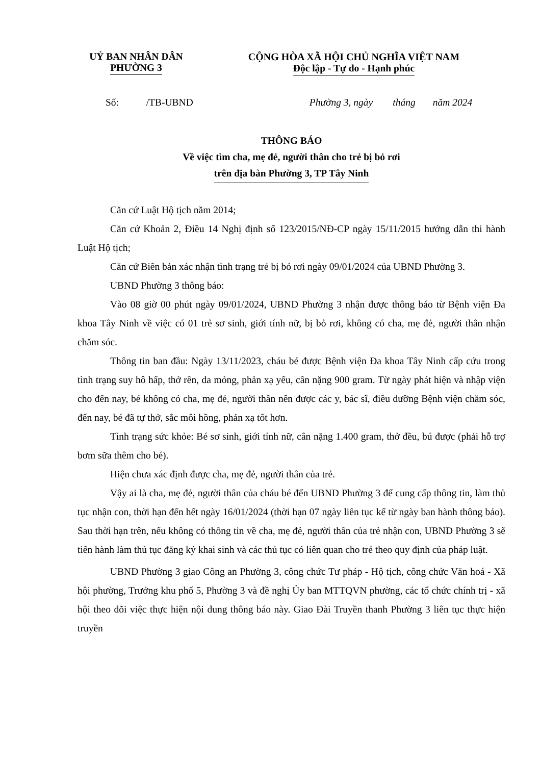UỶ BAN NHÂN DÂN
PHƯỜNG 3
CỘNG HÒA XÃ HỘI CHỦ NGHĨA VIỆT NAM
Độc lập - Tự do - Hạnh phúc
Số: /TB-UBND Phường 3, ngày tháng năm 2024
THÔNG BÁO
Về việc tìm cha, mẹ đẻ, người thân cho trẻ bị bỏ rơi
trên địa bàn Phường 3, TP Tây Ninh
Căn cứ Luật Hộ tịch năm 2014;
Căn cứ Khoản 2, Điều 14 Nghị định số 123/2015/NĐ-CP ngày 15/11/2015 hướng dẫn thi hành Luật Hộ tịch;
Căn cứ Biên bản xác nhận tình trạng trẻ bị bỏ rơi ngày 09/01/2024 của UBND Phường 3.
UBND Phường 3 thông báo:
Vào 08 giờ 00 phút ngày 09/01/2024, UBND Phường 3 nhận được thông báo từ Bệnh viện Đa khoa Tây Ninh về việc có 01 trẻ sơ sinh, giới tính nữ, bị bỏ rơi, không có cha, mẹ đẻ, người thân nhận chăm sóc.
Thông tin ban đầu: Ngày 13/11/2023, cháu bé được Bệnh viện Đa khoa Tây Ninh cấp cứu trong tình trạng suy hô hấp, thở rên, da mỏng, phản xạ yếu, cân nặng 900 gram. Từ ngày phát hiện và nhập viện cho đến nay, bé không có cha, mẹ đẻ, người thân nên được các y, bác sĩ, điều dưỡng Bệnh viện chăm sóc, đến nay, bé đã tự thở, sắc môi hồng, phản xạ tốt hơn.
Tình trạng sức khỏe: Bé sơ sinh, giới tính nữ, cân nặng 1.400 gram, thở đều, bú được (phải hỗ trợ bơm sữa thêm cho bé).
Hiện chưa xác định được cha, mẹ đẻ, người thân của trẻ.
Vậy ai là cha, mẹ đẻ, người thân của cháu bé đến UBND Phường 3 để cung cấp thông tin, làm thủ tục nhận con, thời hạn đến hết ngày 16/01/2024 (thời hạn 07 ngày liên tục kể từ ngày ban hành thông báo). Sau thời hạn trên, nếu không có thông tin về cha, mẹ đẻ, người thân của trẻ nhận con, UBND Phường 3 sẽ tiến hành làm thủ tục đăng ký khai sinh và các thủ tục có liên quan cho trẻ theo quy định của pháp luật.
UBND Phường 3 giao Công an Phường 3, công chức Tư pháp - Hộ tịch, công chức Văn hoá - Xã hội phường, Trưởng khu phố 5, Phường 3 và đề nghị Ủy ban MTTQVN phường, các tổ chức chính trị - xã hội theo dõi việc thực hiện nội dung thông báo này. Giao Đài Truyền thanh Phường 3 liên tục thực hiện truyền